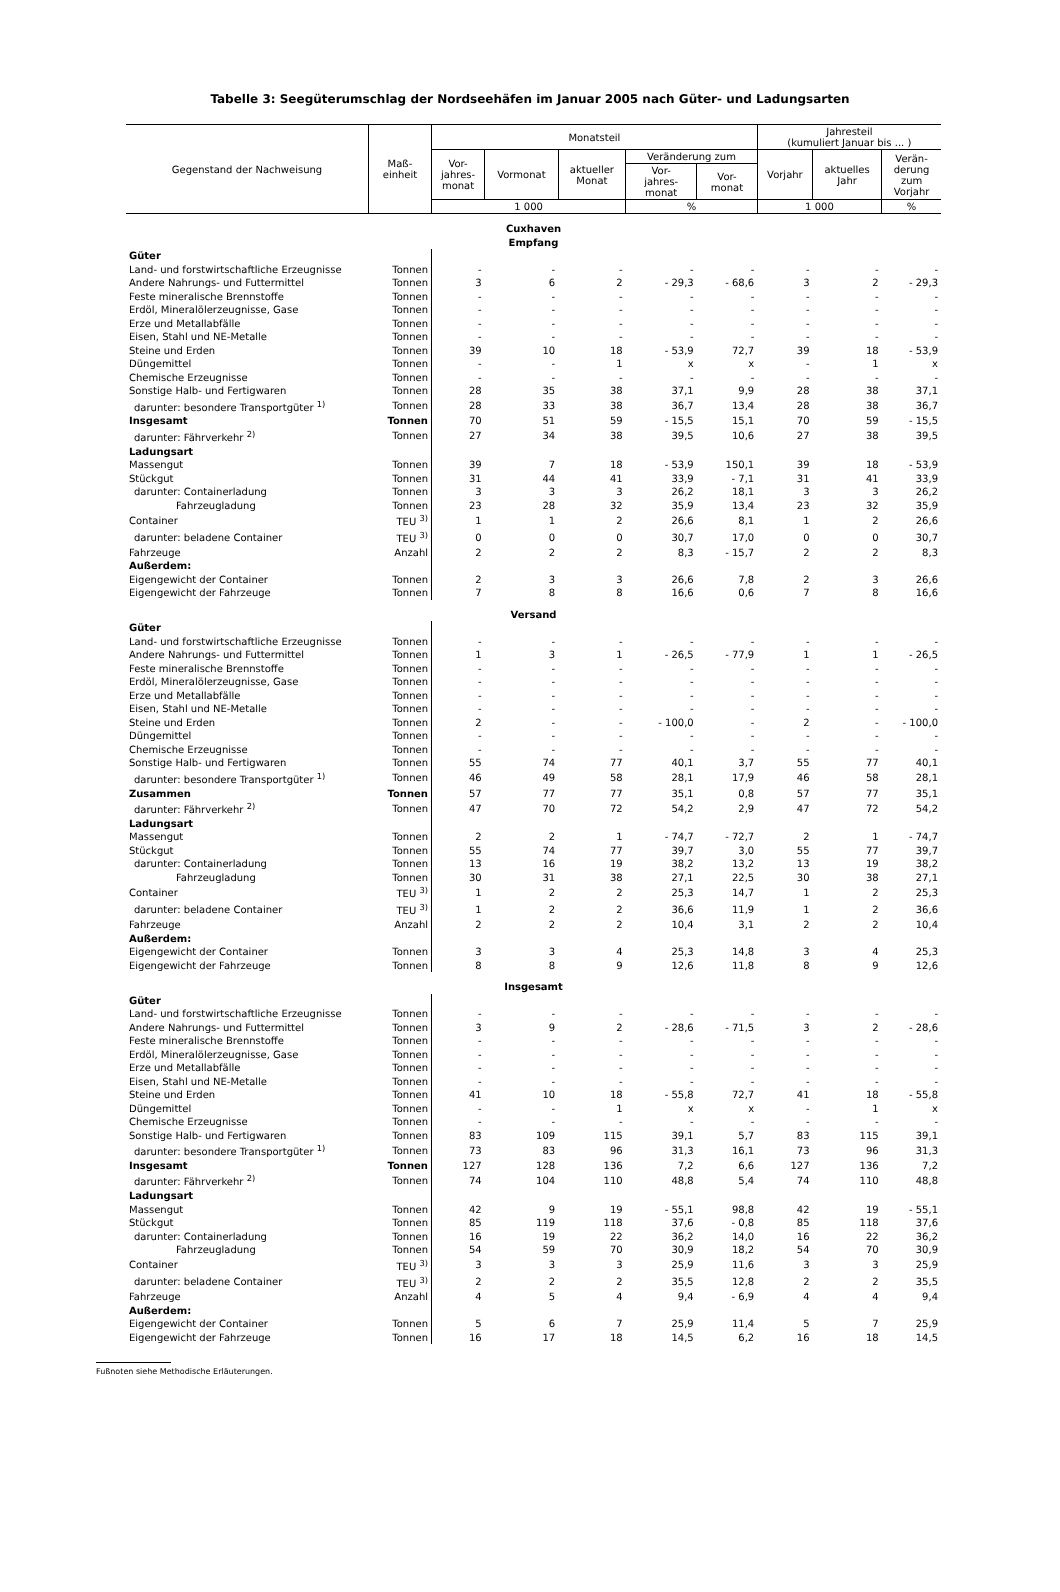Tabelle 3: Seegüterumschlag der Nordseehäfen im Januar 2005 nach Güter- und Ladungsarten
| Gegenstand der Nachweisung | Maß- einheit | Monatsteil | | | | | Jahresteil (kumuliert Januar bis ... ) | | |
| --- | --- | --- | --- | --- | --- | --- | --- | --- | --- |
| | | Vor- jahres- monat | Vormonat | aktueller Monat | Veränderung zum | | Vorjahr | aktuelles Jahr | Verän- derung zum Vorjahr |
| | | | | | Vor- jahres- monat | Vor- monat | | | |
| | | 1 000 | | | % | | 1 000 | | % |
| Cuxhaven Empfang | | | | | | | | | |
| Güter | | | | | | | | | |
| Land- und forstwirtschaftliche Erzeugnisse | Tonnen | - | - | - | - | - | - | - | - |
| Andere Nahrungs- und Futtermittel | Tonnen | 3 | 6 | 2 | - 29,3 | - 68,6 | 3 | 2 | - 29,3 |
| Feste mineralische Brennstoffe | Tonnen | - | - | - | - | - | - | - | - |
| Erdöl, Mineralölerzeugnisse, Gase | Tonnen | - | - | - | - | - | - | - | - |
| Erze und Metallabfälle | Tonnen | - | - | - | - | - | - | - | - |
| Eisen, Stahl und NE-Metalle | Tonnen | - | - | - | - | - | - | - | - |
| Steine und Erden | Tonnen | 39 | 10 | 18 | - 53,9 | 72,7 | 39 | 18 | - 53,9 |
| Düngemittel | Tonnen | - | - | 1 | x | x | - | 1 | x |
| Chemische Erzeugnisse | Tonnen | - | - | - | - | - | - | - | - |
| Sonstige Halb- und Fertigwaren | Tonnen | 28 | 35 | 38 | 37,1 | 9,9 | 28 | 38 | 37,1 |
| darunter: besondere Transportgüter <sup>1)</sup> | Tonnen | 28 | 33 | 38 | 36,7 | 13,4 | 28 | 38 | 36,7 |
| Insgesamt | Tonnen | 70 | 51 | 59 | - 15,5 | 15,1 | 70 | 59 | - 15,5 |
| darunter: Fährverkehr <sup>2)</sup> | Tonnen | 27 | 34 | 38 | 39,5 | 10,6 | 27 | 38 | 39,5 |
| Ladungsart | | | | | | | | | |
| Massengut | Tonnen | 39 | 7 | 18 | - 53,9 | 150,1 | 39 | 18 | - 53,9 |
| Stückgut | Tonnen | 31 | 44 | 41 | 33,9 | - 7,1 | 31 | 41 | 33,9 |
| darunter: Containerladung | Tonnen | 3 | 3 | 3 | 26,2 | 18,1 | 3 | 3 | 26,2 |
| Fahrzeugladung | Tonnen | 23 | 28 | 32 | 35,9 | 13,4 | 23 | 32 | 35,9 |
| Container | TEU <sup>3)</sup> | 1 | 1 | 2 | 26,6 | 8,1 | 1 | 2 | 26,6 |
| darunter: beladene Container | TEU <sup>3)</sup> | 0 | 0 | 0 | 30,7 | 17,0 | 0 | 0 | 30,7 |
| Fahrzeuge | Anzahl | 2 | 2 | 2 | 8,3 | - 15,7 | 2 | 2 | 8,3 |
| Außerdem: | | | | | | | | | |
| Eigengewicht der Container | Tonnen | 2 | 3 | 3 | 26,6 | 7,8 | 2 | 3 | 26,6 |
| Eigengewicht der Fahrzeuge | Tonnen | 7 | 8 | 8 | 16,6 | 0,6 | 7 | 8 | 16,6 |
| Versand | | | | | | | | | |
| Güter | | | | | | | | | |
| Land- und forstwirtschaftliche Erzeugnisse | Tonnen | - | - | - | - | - | - | - | - |
| Andere Nahrungs- und Futtermittel | Tonnen | 1 | 3 | 1 | - 26,5 | - 77,9 | 1 | 1 | - 26,5 |
| Feste mineralische Brennstoffe | Tonnen | - | - | - | - | - | - | - | - |
| Erdöl, Mineralölerzeugnisse, Gase | Tonnen | - | - | - | - | - | - | - | - |
| Erze und Metallabfälle | Tonnen | - | - | - | - | - | - | - | - |
| Eisen, Stahl und NE-Metalle | Tonnen | - | - | - | - | - | - | - | - |
| Steine und Erden | Tonnen | 2 | - | - | - 100,0 | - | 2 | - | - 100,0 |
| Düngemittel | Tonnen | - | - | - | - | - | - | - | - |
| Chemische Erzeugnisse | Tonnen | - | - | - | - | - | - | - | - |
| Sonstige Halb- und Fertigwaren | Tonnen | 55 | 74 | 77 | 40,1 | 3,7 | 55 | 77 | 40,1 |
| darunter: besondere Transportgüter <sup>1)</sup> | Tonnen | 46 | 49 | 58 | 28,1 | 17,9 | 46 | 58 | 28,1 |
| Zusammen | Tonnen | 57 | 77 | 77 | 35,1 | 0,8 | 57 | 77 | 35,1 |
| darunter: Fährverkehr <sup>2)</sup> | Tonnen | 47 | 70 | 72 | 54,2 | 2,9 | 47 | 72 | 54,2 |
| Ladungsart | | | | | | | | | |
| Massengut | Tonnen | 2 | 2 | 1 | - 74,7 | - 72,7 | 2 | 1 | - 74,7 |
| Stückgut | Tonnen | 55 | 74 | 77 | 39,7 | 3,0 | 55 | 77 | 39,7 |
| darunter: Containerladung | Tonnen | 13 | 16 | 19 | 38,2 | 13,2 | 13 | 19 | 38,2 |
| Fahrzeugladung | Tonnen | 30 | 31 | 38 | 27,1 | 22,5 | 30 | 38 | 27,1 |
| Container | TEU <sup>3)</sup> | 1 | 2 | 2 | 25,3 | 14,7 | 1 | 2 | 25,3 |
| darunter: beladene Container | TEU <sup>3)</sup> | 1 | 2 | 2 | 36,6 | 11,9 | 1 | 2 | 36,6 |
| Fahrzeuge | Anzahl | 2 | 2 | 2 | 10,4 | 3,1 | 2 | 2 | 10,4 |
| Außerdem: | | | | | | | | | |
| Eigengewicht der Container | Tonnen | 3 | 3 | 4 | 25,3 | 14,8 | 3 | 4 | 25,3 |
| Eigengewicht der Fahrzeuge | Tonnen | 8 | 8 | 9 | 12,6 | 11,8 | 8 | 9 | 12,6 |
| Insgesamt | | | | | | | | | |
| Güter | | | | | | | | | |
| Land- und forstwirtschaftliche Erzeugnisse | Tonnen | - | - | - | - | - | - | - | - |
| Andere Nahrungs- und Futtermittel | Tonnen | 3 | 9 | 2 | - 28,6 | - 71,5 | 3 | 2 | - 28,6 |
| Feste mineralische Brennstoffe | Tonnen | - | - | - | - | - | - | - | - |
| Erdöl, Mineralölerzeugnisse, Gase | Tonnen | - | - | - | - | - | - | - | - |
| Erze und Metallabfälle | Tonnen | - | - | - | - | - | - | - | - |
| Eisen, Stahl und NE-Metalle | Tonnen | - | - | - | - | - | - | - | - |
| Steine und Erden | Tonnen | 41 | 10 | 18 | - 55,8 | 72,7 | 41 | 18 | - 55,8 |
| Düngemittel | Tonnen | - | - | 1 | x | x | - | 1 | x |
| Chemische Erzeugnisse | Tonnen | - | - | - | - | - | - | - | - |
| Sonstige Halb- und Fertigwaren | Tonnen | 83 | 109 | 115 | 39,1 | 5,7 | 83 | 115 | 39,1 |
| darunter: besondere Transportgüter <sup>1)</sup> | Tonnen | 73 | 83 | 96 | 31,3 | 16,1 | 73 | 96 | 31,3 |
| Insgesamt | Tonnen | 127 | 128 | 136 | 7,2 | 6,6 | 127 | 136 | 7,2 |
| darunter: Fährverkehr <sup>2)</sup> | Tonnen | 74 | 104 | 110 | 48,8 | 5,4 | 74 | 110 | 48,8 |
| Ladungsart | | | | | | | | | |
| Massengut | Tonnen | 42 | 9 | 19 | - 55,1 | 98,8 | 42 | 19 | - 55,1 |
| Stückgut | Tonnen | 85 | 119 | 118 | 37,6 | - 0,8 | 85 | 118 | 37,6 |
| darunter: Containerladung | Tonnen | 16 | 19 | 22 | 36,2 | 14,0 | 16 | 22 | 36,2 |
| Fahrzeugladung | Tonnen | 54 | 59 | 70 | 30,9 | 18,2 | 54 | 70 | 30,9 |
| Container | TEU <sup>3)</sup> | 3 | 3 | 3 | 25,9 | 11,6 | 3 | 3 | 25,9 |
| darunter: beladene Container | TEU <sup>3)</sup> | 2 | 2 | 2 | 35,5 | 12,8 | 2 | 2 | 35,5 |
| Fahrzeuge | Anzahl | 4 | 5 | 4 | 9,4 | - 6,9 | 4 | 4 | 9,4 |
| Außerdem: | | | | | | | | | |
| Eigengewicht der Container | Tonnen | 5 | 6 | 7 | 25,9 | 11,4 | 5 | 7 | 25,9 |
| Eigengewicht der Fahrzeuge | Tonnen | 16 | 17 | 18 | 14,5 | 6,2 | 16 | 18 | 14,5 |
Fußnoten siehe Methodische Erläuterungen.